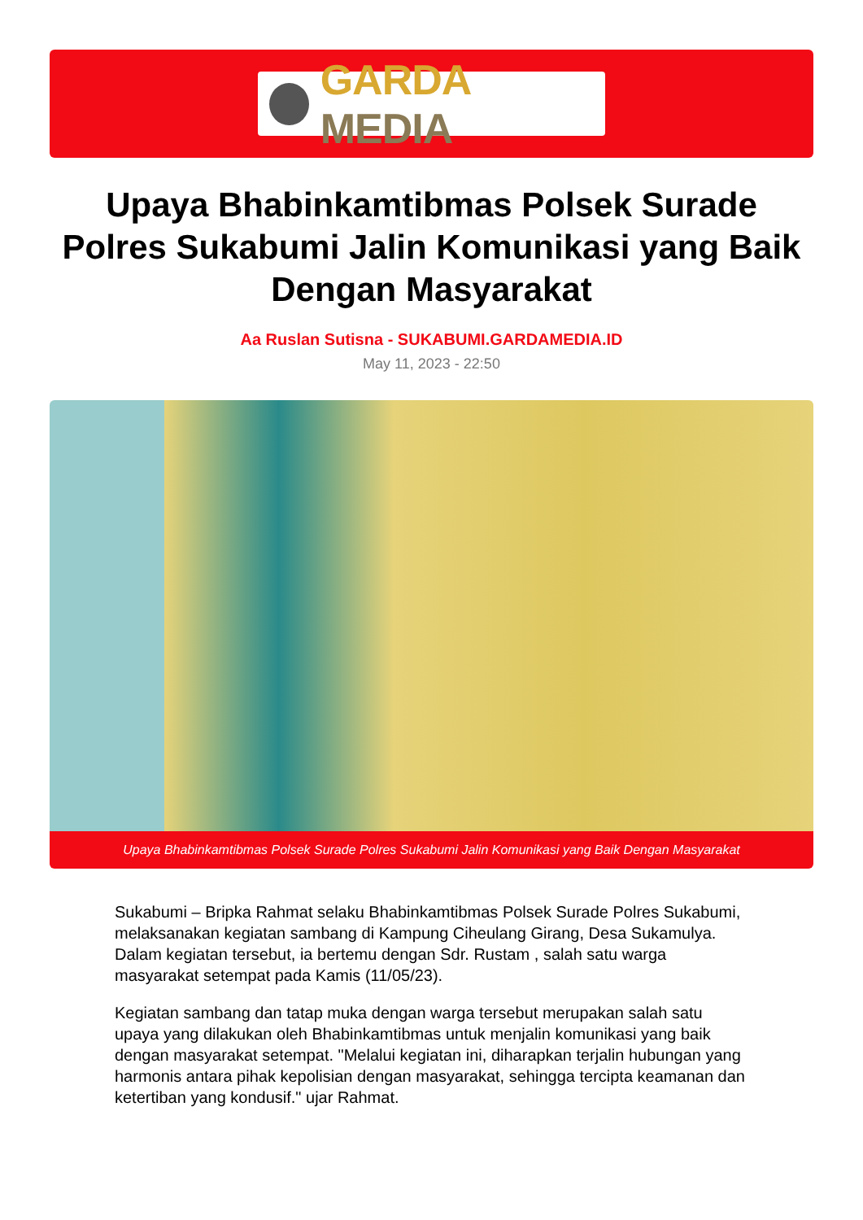GARDA MEDIA
Upaya Bhabinkamtibmas Polsek Surade Polres Sukabumi Jalin Komunikasi yang Baik Dengan Masyarakat
Aa Ruslan Sutisna - SUKABUMI.GARDAMEDIA.ID
May 11, 2023 - 22:50
Upaya Bhabinkamtibmas Polsek Surade Polres Sukabumi Jalin Komunikasi yang Baik Dengan Masyarakat
Sukabumi – Bripka Rahmat selaku Bhabinkamtibmas Polsek Surade Polres Sukabumi, melaksanakan kegiatan sambang di Kampung Ciheulang Girang, Desa Sukamulya. Dalam kegiatan tersebut, ia bertemu dengan Sdr. Rustam , salah satu warga masyarakat setempat pada Kamis (11/05/23).
Kegiatan sambang dan tatap muka dengan warga tersebut merupakan salah satu upaya yang dilakukan oleh Bhabinkamtibmas untuk menjalin komunikasi yang baik dengan masyarakat setempat. "Melalui kegiatan ini, diharapkan terjalin hubungan yang harmonis antara pihak kepolisian dengan masyarakat, sehingga tercipta keamanan dan ketertiban yang kondusif." ujar Rahmat.